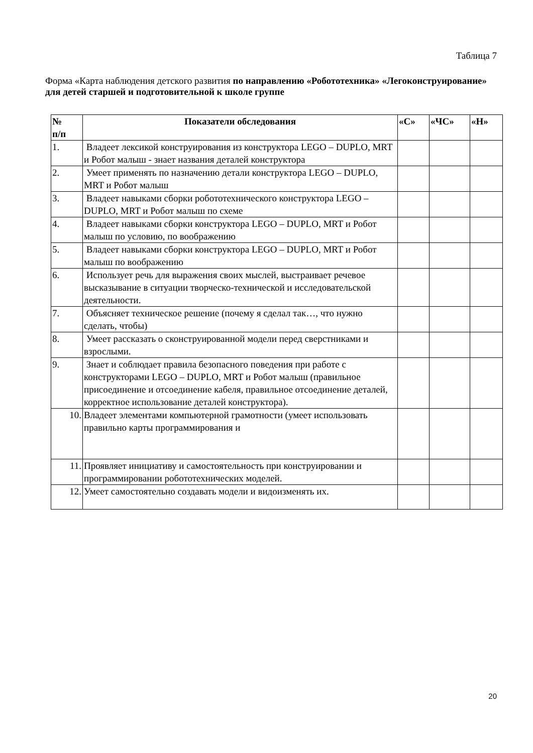Таблица 7
Форма «Карта наблюдения детского развития по направлению «Робототехника» «Легоконструирование» для детей старшей и подготовительной к школе группе
| № п/п | Показатели обследования | «С» | «ЧС» | «Н» |
| --- | --- | --- | --- | --- |
| 1. | Владеет лексикой конструирования из конструктора LEGO – DUPLO, MRT и Робот малыш - знает названия деталей конструктора | | | |
| 2. | Умеет применять по назначению детали конструктора LEGO – DUPLO, MRT и Робот малыш | | | |
| 3. | Владеет навыками сборки робототехнического конструктора LEGO – DUPLO, MRT и Робот малыш по схеме | | | |
| 4. | Владеет навыками сборки конструктора LEGO – DUPLO, MRT и Робот малыш по условию, по воображению | | | |
| 5. | Владеет навыками сборки конструктора LEGO – DUPLO, MRT и Робот малыш по воображению | | | |
| 6. | Использует речь для выражения своих мыслей, выстраивает речевое высказывание в ситуации творческо-технической и исследовательской деятельности. | | | |
| 7. | Объясняет техническое решение (почему я сделал так…, что нужно сделать, чтобы) | | | |
| 8. | Умеет рассказать о сконструированной модели перед сверстниками и взрослыми. | | | |
| 9. | Знает и соблюдает правила безопасного поведения при работе с конструкторами LEGO – DUPLO, MRT и Робот малыш (правильное присоединение и отсоединение кабеля, правильное отсоединение деталей, корректное использование деталей конструктора). | | | |
| 10. | Владеет элементами компьютерной грамотности (умеет использовать правильно карты программирования и | | | |
| 11. | Проявляет инициативу и самостоятельность при конструировании и программировании робототехнических моделей. | | | |
| 12. | Умеет самостоятельно создавать модели и видоизменять их. | | | |
20